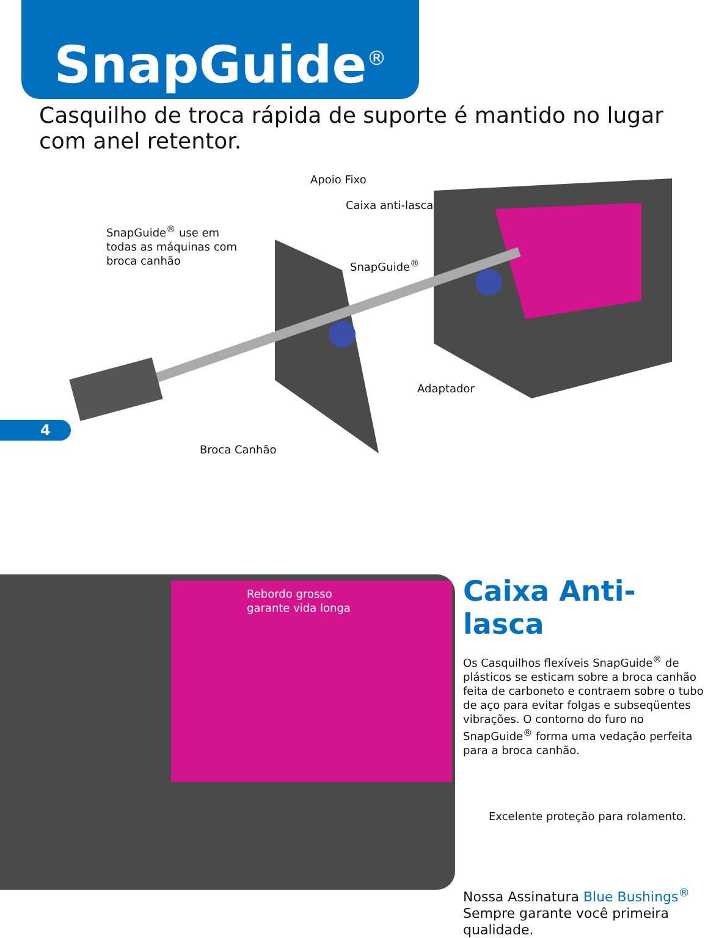SnapGuide<sup>®</sup>
Casquilho de troca rápida de suporte é mantido no lugar com anel retentor.
Apoio Fixo
Caixa anti-lasca
SnapGuide<sup>®</sup> use em
todas as máquinas com
broca canhão
SnapGuide<sup>®</sup>
Adaptador
Broca Canhão
4
Rebordo grosso
garante vida longa
Caixa Anti-lasca
Os Casquilhos flexíveis SnapGuide<sup>®</sup> de plásticos se esticam sobre a broca canhão feita de carboneto e contraem sobre o tubo de aço para evitar folgas e subseqüentes vibrações. O contorno do furo no SnapGuide<sup>®</sup> forma uma vedação perfeita para a broca canhão.
Excelente proteção para rolamento.
Nossa Assinatura Blue Bushings<sup>®</sup> Sempre garante você primeira qualidade.